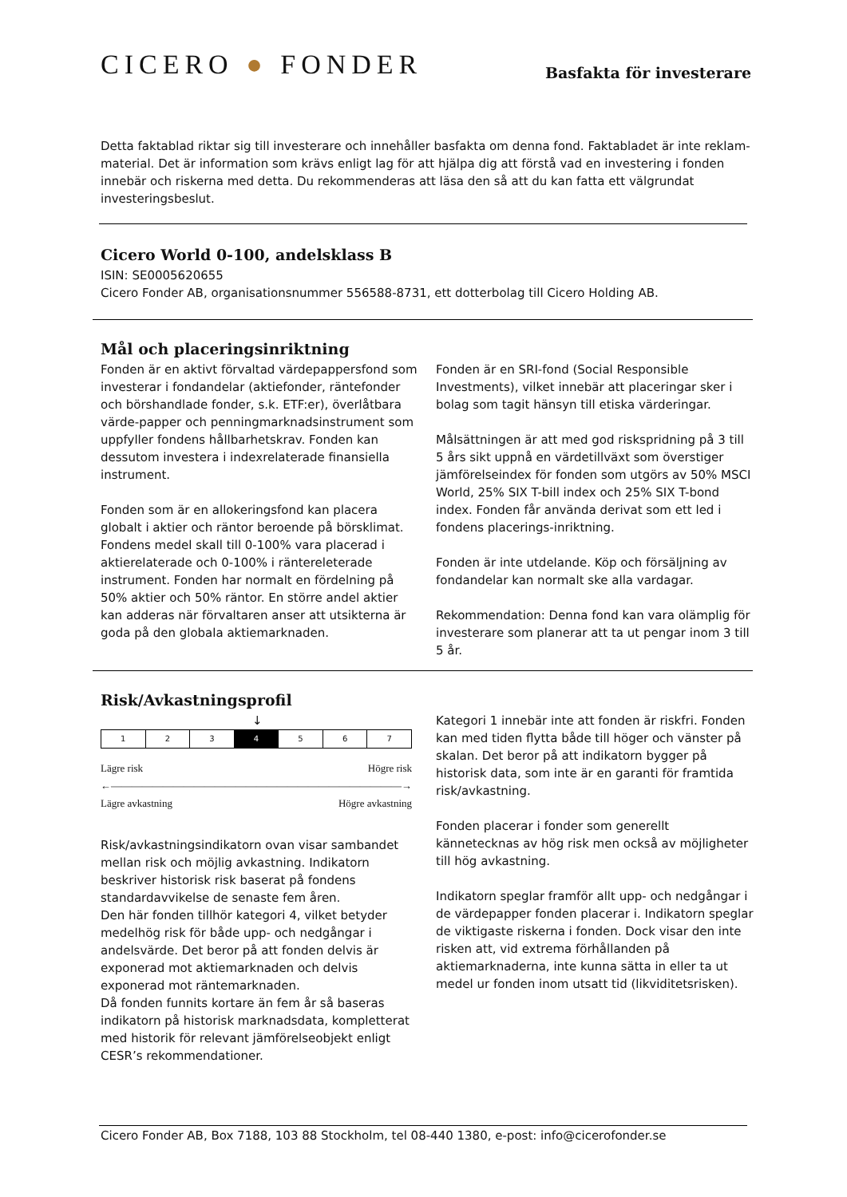CICERO ● FONDER
Basfakta för investerare
Detta faktablad riktar sig till investerare och innehåller basfakta om denna fond. Faktabladet är inte reklam-material. Det är information som krävs enligt lag för att hjälpa dig att förstå vad en investering i fonden innebär och riskerna med detta. Du rekommenderas att läsa den så att du kan fatta ett välgrundat investeringsbeslut.
Cicero World 0-100, andelsklass B
ISIN: SE0005620655
Cicero Fonder AB, organisationsnummer 556588-8731, ett dotterbolag till Cicero Holding AB.
Mål och placeringsinriktning
Fonden är en aktivt förvaltad värdepappersfond som investerar i fondandelar (aktiefonder, räntefonder och börshandlade fonder, s.k. ETF:er), överlåtbara värde-papper och penningmarknadsinstrument som uppfyller fondens hållbarhetskrav. Fonden kan dessutom investera i indexrelaterade finansiella instrument.
Fonden som är en allokeringsfond kan placera globalt i aktier och räntor beroende på börsklimat. Fondens medel skall till 0-100% vara placerad i aktierelaterade och 0-100% i räntereleterade instrument. Fonden har normalt en fördelning på 50% aktier och 50% räntor. En större andel aktier kan adderas när förvaltaren anser att utsikterna är goda på den globala aktiemarknaden.
Fonden är en SRI-fond (Social Responsible Investments), vilket innebär att placeringar sker i bolag som tagit hänsyn till etiska värderingar.
Målsättningen är att med god riskspridning på 3 till 5 års sikt uppnå en värdetillväxt som överstiger jämförelseindex för fonden som utgörs av 50% MSCI World, 25% SIX T-bill index och 25% SIX T-bond index. Fonden får använda derivat som ett led i fondens placerings-inriktning.
Fonden är inte utdelande. Köp och försäljning av fondandelar kan normalt ske alla vardagar.
Rekommendation: Denna fond kan vara olämplig för investerare som planerar att ta ut pengar inom 3 till 5 år.
Risk/Avkastningsprofil
↓
| 1 | 2 | 3 | 4 | 5 | 6 | 7 |
Lägre risk Högre risk
←――――――――――――――――――――――――――――→
Lägre avkastning Högre avkastning
Risk/avkastningsindikatorn ovan visar sambandet mellan risk och möjlig avkastning. Indikatorn beskriver historisk risk baserat på fondens standardavvikelse de senaste fem åren.
Den här fonden tillhör kategori 4, vilket betyder medelhög risk för både upp- och nedgångar i andelsvärde. Det beror på att fonden delvis är exponerad mot aktiemarknaden och delvis exponerad mot räntemarknaden.
Då fonden funnits kortare än fem år så baseras indikatorn på historisk marknadsdata, kompletterat med historik för relevant jämförelseobjekt enligt CESR’s rekommendationer.
Kategori 1 innebär inte att fonden är riskfri. Fonden kan med tiden flytta både till höger och vänster på skalan. Det beror på att indikatorn bygger på historisk data, som inte är en garanti för framtida risk/avkastning.
Fonden placerar i fonder som generellt kännetecknas av hög risk men också av möjligheter till hög avkastning.
Indikatorn speglar framför allt upp- och nedgångar i de värdepapper fonden placerar i. Indikatorn speglar de viktigaste riskerna i fonden. Dock visar den inte risken att, vid extrema förhållanden på aktiemarknaderna, inte kunna sätta in eller ta ut medel ur fonden inom utsatt tid (likviditetsrisken).
Cicero Fonder AB, Box 7188, 103 88 Stockholm, tel 08-440 1380, e-post: info@cicerofonder.se